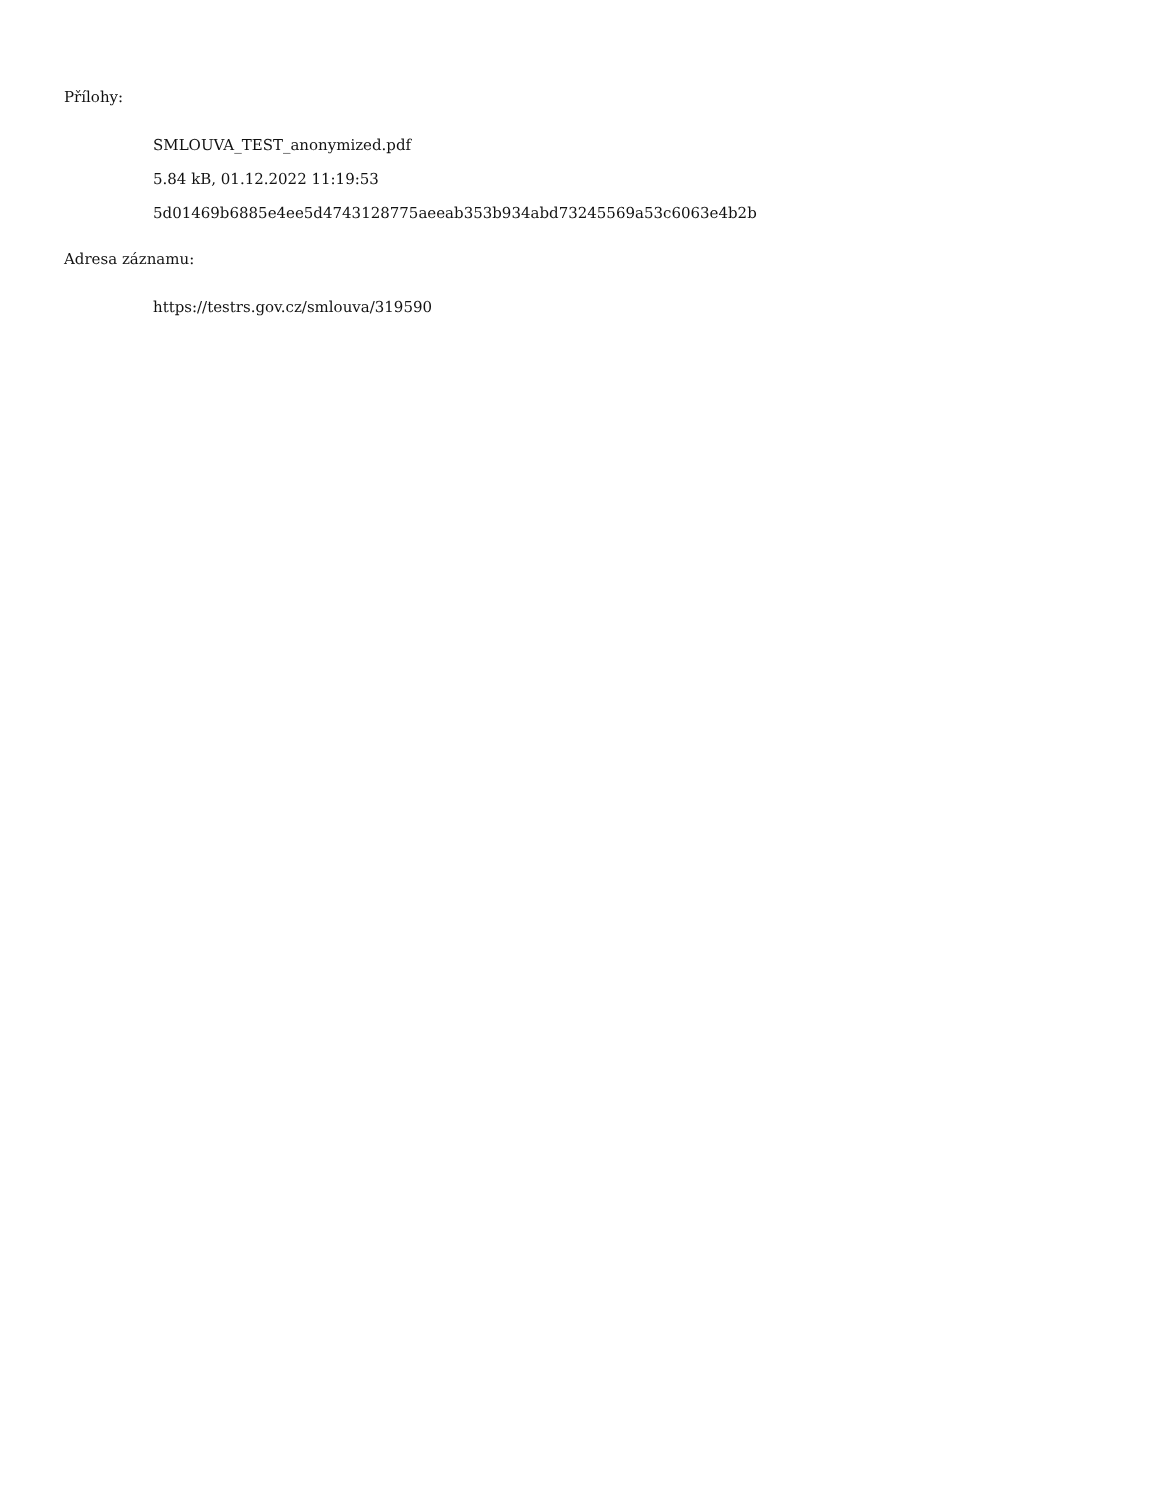Přílohy:
SMLOUVA_TEST_anonymized.pdf
5.84 kB, 01.12.2022 11:19:53
5d01469b6885e4ee5d4743128775aeeab353b934abd73245569a53c6063e4b2b
Adresa záznamu:
https://testrs.gov.cz/smlouva/319590